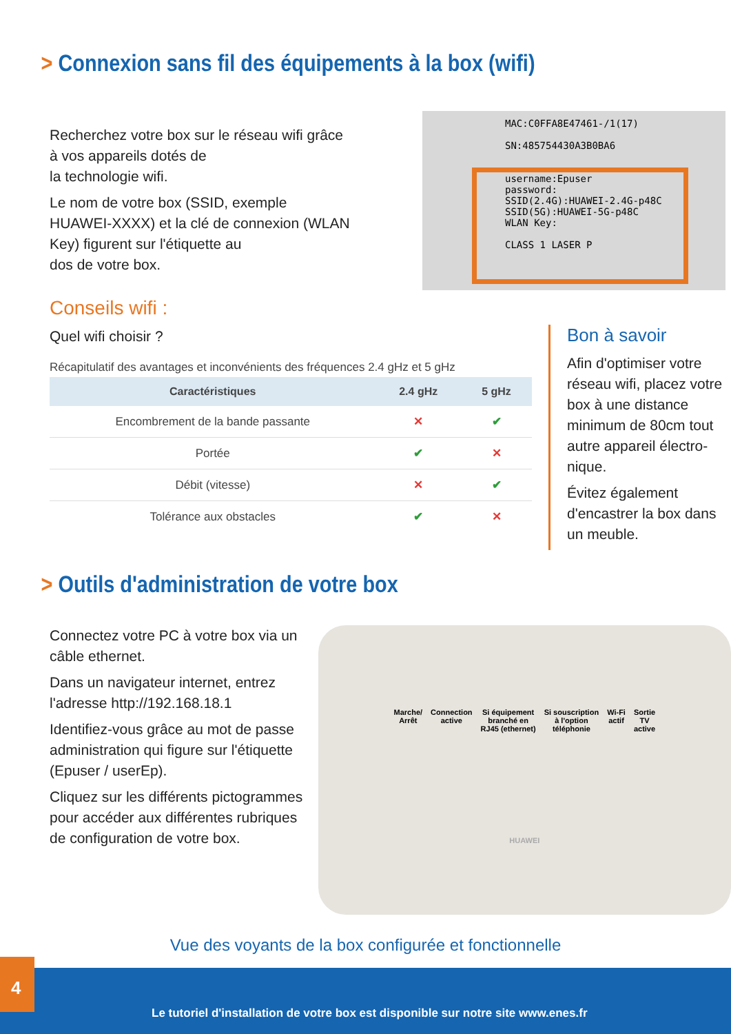> Connexion sans fil des équipements à la box (wifi)
Recherchez votre box sur le réseau wifi grâce à vos appareils dotés de
la technologie wifi.
Le nom de votre box (SSID, exemple HUAWEI-XXXX) et la clé de connexion (WLAN Key) figurent sur l'étiquette au
dos de votre box.
MAC:C0FFA8E47461-/1(17)
SN:485754430A3B0BA6
username:Epuser
password:
SSID(2.4G):HUAWEI-2.4G-p48C
SSID(5G):HUAWEI-5G-p48C
WLAN Key:
CLASS 1 LASER P
Conseils wifi :
Quel wifi choisir ?
Récapitulatif des avantages et inconvénients des fréquences 2.4 gHz et 5 gHz
| Caractéristiques | 2.4 gHz | 5 gHz |
| --- | --- | --- |
| Encombrement de la bande passante | ✕ | ✔ |
| Portée | ✔ | ✕ |
| Débit (vitesse) | ✕ | ✔ |
| Tolérance aux obstacles | ✔ | ✕ |
Bon à savoir
Afin d'optimiser votre réseau wifi, placez votre box à une distance minimum de 80cm tout autre appareil électro-nique.
Évitez également d'encastrer la box dans un meuble.
> Outils d'administration de votre box
Connectez votre PC à votre box via un câble ethernet.
Dans un navigateur internet, entrez l'adresse http://192.168.18.1
Identifiez-vous grâce au mot de passe administration qui figure sur l'étiquette (Epuser / userEp).
Cliquez sur les différents pictogrammes pour accéder aux différentes rubriques de configuration de votre box.
Marche/
Arrêt Connection
active Si équipement
branché en
RJ45 (ethernet) Si souscription
à l'option
téléphonie Wi-Fi
actif Sortie
TV
active
HUAWEI
Vue des voyants de la box configurée et fonctionnelle
4
Le tutoriel d'installation de votre box est disponible sur notre site www.enes.fr